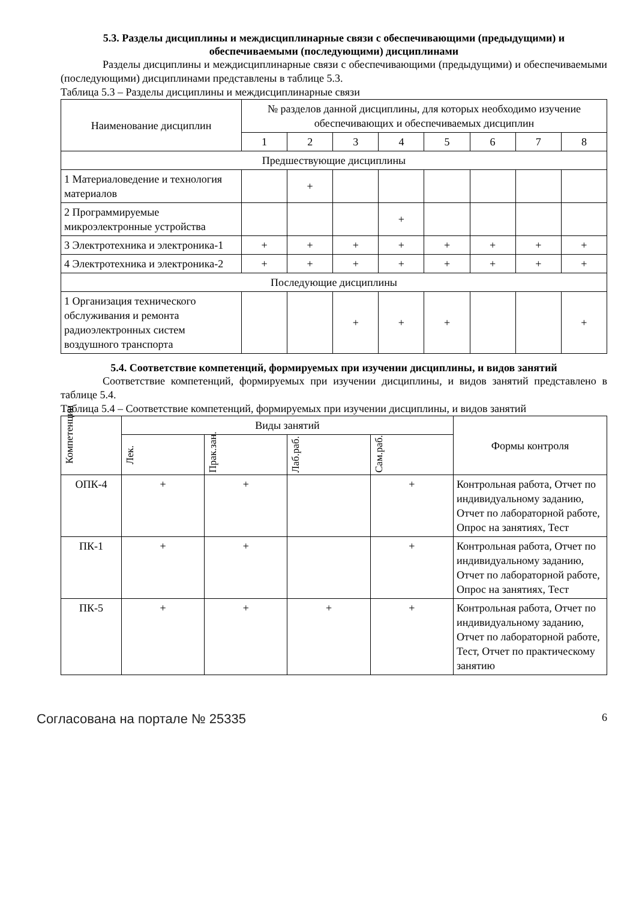5.3. Разделы дисциплины и междисциплинарные связи с обеспечивающими (предыдущими) и обеспечиваемыми (последующими) дисциплинами
Разделы дисциплины и междисциплинарные связи с обеспечивающими (предыдущими) и обеспечиваемыми (последующими) дисциплинами представлены в таблице 5.3.
Таблица 5.3 – Разделы дисциплины и междисциплинарные связи
| Наименование дисциплин | № разделов данной дисциплины, для которых необходимо изучение обеспечивающих и обеспечиваемых дисциплин | | | | | | | |
| --- | --- | --- | --- | --- | --- | --- | --- | --- |
| | 1 | 2 | 3 | 4 | 5 | 6 | 7 | 8 |
| Предшествующие дисциплины | | | | | | | | |
| 1 Материаловедение и технология материалов | | + | | | | | | |
| 2 Программируемые микроэлектронные устройства | | | | + | | | | |
| 3 Электротехника и электроника-1 | + | + | + | + | + | + | + | + |
| 4 Электротехника и электроника-2 | + | + | + | + | + | + | + | + |
| Последующие дисциплины | | | | | | | | |
| 1 Организация технического обслуживания и ремонта радиоэлектронных систем воздушного транспорта | | | + | + | + | | | + |
5.4. Соответствие компетенций, формируемых при изучении дисциплины, и видов занятий
Соответствие компетенций, формируемых при изучении дисциплины, и видов занятий представлено в таблице 5.4.
Таблица 5.4 – Соответствие компетенций, формируемых при изучении дисциплины, и видов занятий
| Компетенции | Виды занятий | | | | Формы контроля |
| --- | --- | --- | --- | --- | --- |
| | Лек. | Прак.зан. | Лаб.раб. | Сам.раб. | |
| ОПК-4 | + | + | | + | Контрольная работа, Отчет по индивидуальному заданию, Отчет по лабораторной работе, Опрос на занятиях, Тест |
| ПК-1 | + | + | | + | Контрольная работа, Отчет по индивидуальному заданию, Отчет по лабораторной работе, Опрос на занятиях, Тест |
| ПК-5 | + | + | + | + | Контрольная работа, Отчет по индивидуальному заданию, Отчет по лабораторной работе, Тест, Отчет по практическому занятию |
Согласована на портале № 25335 6